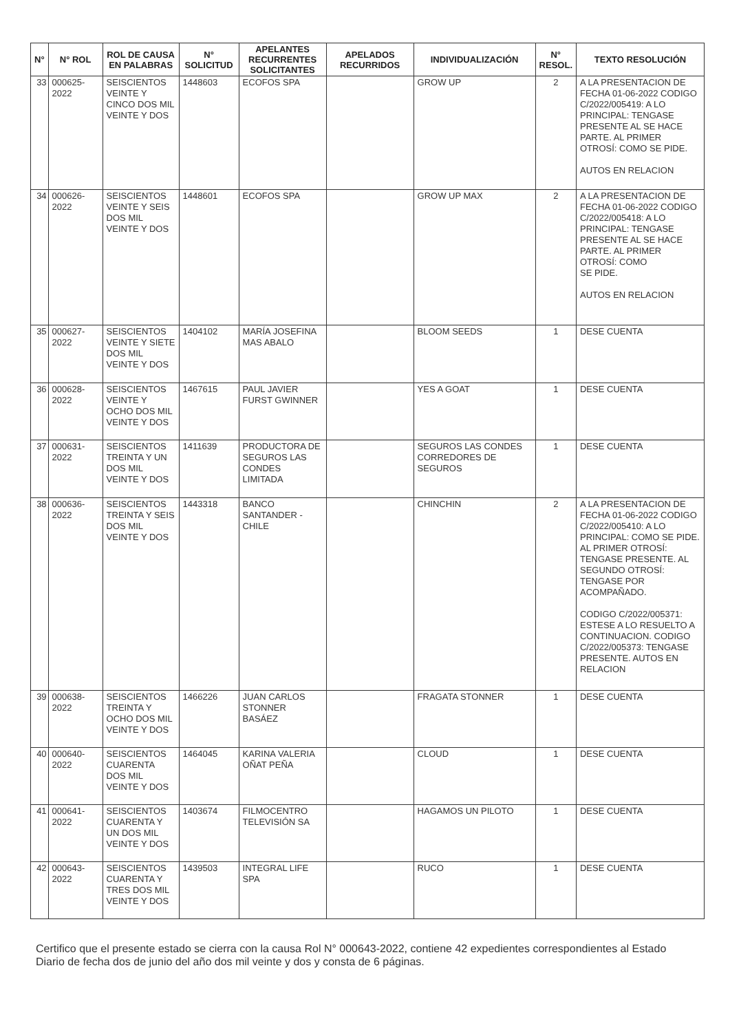| N° | N° ROL | ROL DE CAUSA EN PALABRAS | N° SOLICITUD | APELANTES RECURRENTES SOLICITANTES | APELADOS RECURRIDOS | INDIVIDUALIZACIÓN | N° RESOL. | TEXTO RESOLUCIÓN |
| --- | --- | --- | --- | --- | --- | --- | --- | --- |
| 33 | 000625-2022 | SEISCIENTOS VEINTE Y CINCO DOS MIL VEINTE Y DOS | 1448603 | ECOFOS SPA | | GROW UP | 2 | A LA PRESENTACION DE FECHA 01-06-2022 CODIGO C/2022/005419: A LO PRINCIPAL: TENGASE PRESENTE AL SE HACE PARTE. AL PRIMER OTROSÍ: COMO SE PIDE. AUTOS EN RELACION |
| 34 | 000626-2022 | SEISCIENTOS VEINTE Y SEIS DOS MIL VEINTE Y DOS | 1448601 | ECOFOS SPA | | GROW UP MAX | 2 | A LA PRESENTACION DE FECHA 01-06-2022 CODIGO C/2022/005418: A LO PRINCIPAL: TENGASE PRESENTE AL SE HACE PARTE. AL PRIMER OTROSÍ: COMO SE PIDE. AUTOS EN RELACION |
| 35 | 000627-2022 | SEISCIENTOS VEINTE Y SIETE DOS MIL VEINTE Y DOS | 1404102 | MARÍA JOSEFINA MAS ABALO | | BLOOM SEEDS | 1 | DESE CUENTA |
| 36 | 000628-2022 | SEISCIENTOS VEINTE Y OCHO DOS MIL VEINTE Y DOS | 1467615 | PAUL JAVIER FURST GWINNER | | YES A GOAT | 1 | DESE CUENTA |
| 37 | 000631-2022 | SEISCIENTOS TREINTA Y UN DOS MIL VEINTE Y DOS | 1411639 | PRODUCTORA DE SEGUROS LAS CONDES LIMITADA | | SEGUROS LAS CONDES CORREDORES DE SEGUROS | 1 | DESE CUENTA |
| 38 | 000636-2022 | SEISCIENTOS TREINTA Y SEIS DOS MIL VEINTE Y DOS | 1443318 | BANCO SANTANDER - CHILE | | CHINCHIN | 2 | A LA PRESENTACION DE FECHA 01-06-2022 CODIGO C/2022/005410: A LO PRINCIPAL: COMO SE PIDE. AL PRIMER OTROSÍ: TENGASE PRESENTE. AL SEGUNDO OTROSÍ: TENGASE POR ACOMPAÑADO. CODIGO C/2022/005371: ESTESE A LO RESUELTO A CONTINUACION. CODIGO C/2022/005373: TENGASE PRESENTE. AUTOS EN RELACION |
| 39 | 000638-2022 | SEISCIENTOS TREINTA Y OCHO DOS MIL VEINTE Y DOS | 1466226 | JUAN CARLOS STONNER BASÁEZ | | FRAGATA STONNER | 1 | DESE CUENTA |
| 40 | 000640-2022 | SEISCIENTOS CUARENTA DOS MIL VEINTE Y DOS | 1464045 | KARINA VALERIA OÑAT PEÑA | | CLOUD | 1 | DESE CUENTA |
| 41 | 000641-2022 | SEISCIENTOS CUARENTA Y UN DOS MIL VEINTE Y DOS | 1403674 | FILMOCENTRO TELEVISIÓN SA | | HAGAMOS UN PILOTO | 1 | DESE CUENTA |
| 42 | 000643-2022 | SEISCIENTOS CUARENTA Y TRES DOS MIL VEINTE Y DOS | 1439503 | INTEGRAL LIFE SPA | | RUCO | 1 | DESE CUENTA |
Certifico que el presente estado se cierra con la causa Rol N° 000643-2022, contiene 42 expedientes correspondientes al Estado Diario de fecha dos de junio del año dos mil veinte y dos y consta de 6 páginas.